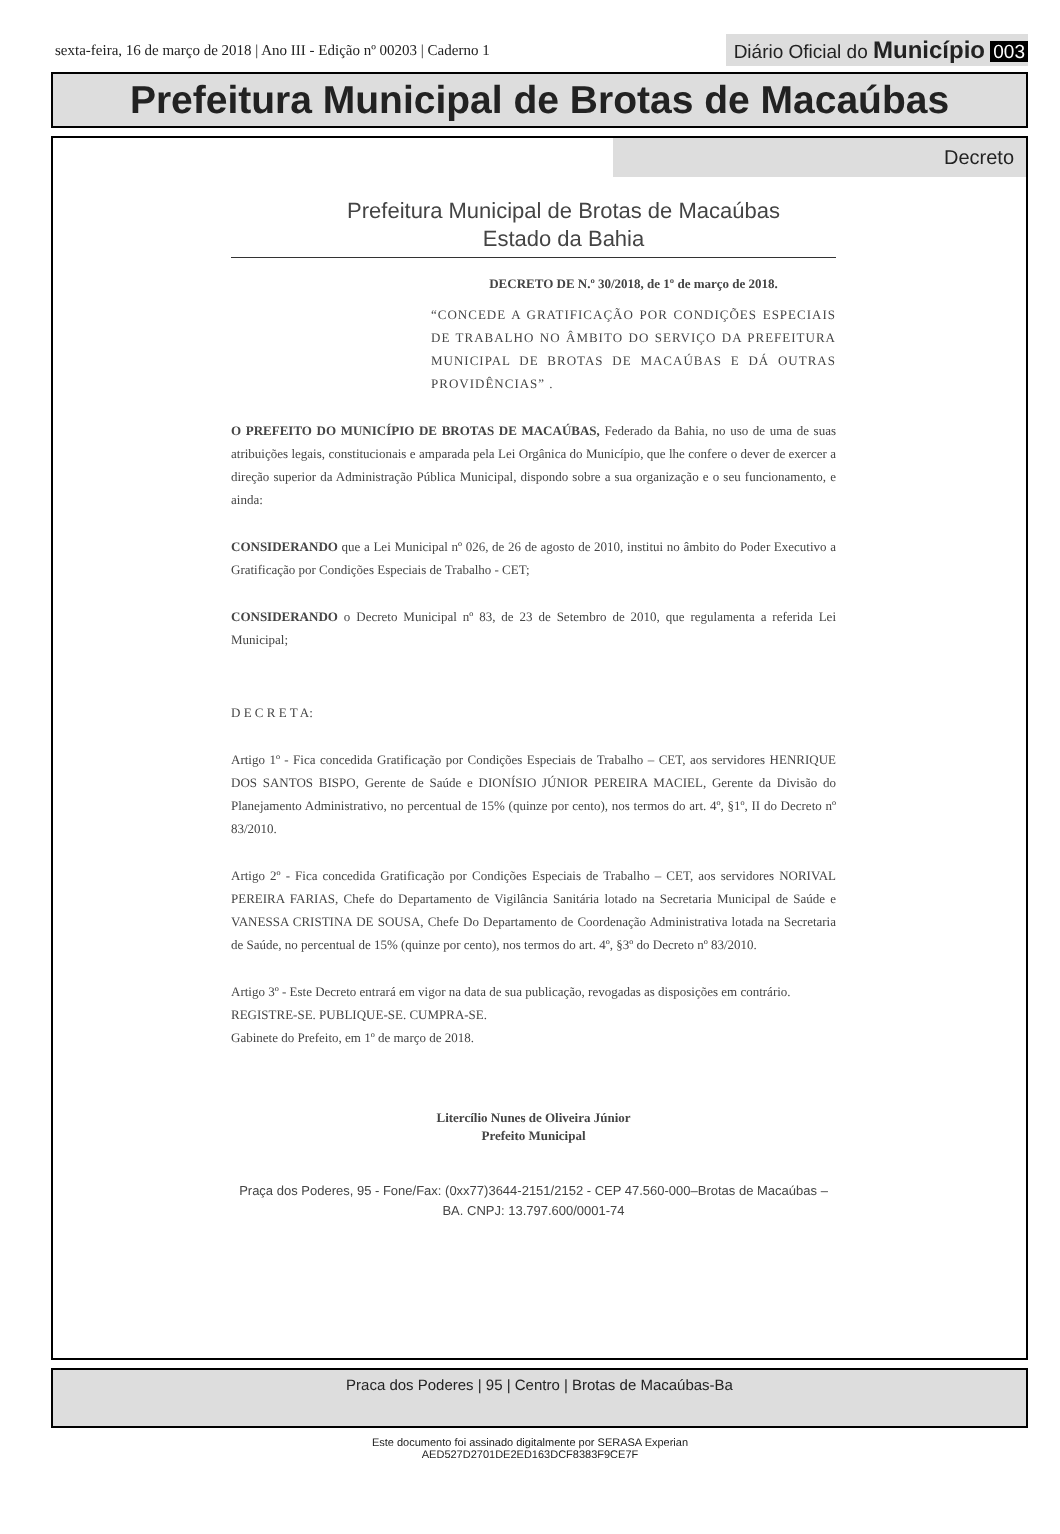sexta-feira, 16 de março de 2018 | Ano III - Edição nº 00203 | Caderno 1
Diário Oficial do Município 003
Prefeitura Municipal de Brotas de Macaúbas
Decreto
Prefeitura Municipal de Brotas de Macaúbas
Estado da Bahia
DECRETO DE N.º 30/2018, de 1º de março de 2018.
“CONCEDE A GRATIFICAÇÃO POR CONDIÇÕES ESPECIAIS DE TRABALHO NO ÂMBITO DO SERVIÇO DA PREFEITURA MUNICIPAL DE BROTAS DE MACAÚBAS E DÁ OUTRAS PROVIDÊNCIAS” .
O PREFEITO DO MUNICÍPIO DE BROTAS DE MACAÚBAS, Federado da Bahia, no uso de uma de suas atribuições legais, constitucionais e amparada pela Lei Orgânica do Município, que lhe confere o dever de exercer a direção superior da Administração Pública Municipal, dispondo sobre a sua organização e o seu funcionamento, e ainda:
CONSIDERANDO que a Lei Municipal nº 026, de 26 de agosto de 2010, institui no âmbito do Poder Executivo a Gratificação por Condições Especiais de Trabalho - CET;
CONSIDERANDO o Decreto Municipal nº 83, de 23 de Setembro de 2010, que regulamenta a referida Lei Municipal;
D E C R E T A:
Artigo 1º - Fica concedida Gratificação por Condições Especiais de Trabalho – CET, aos servidores HENRIQUE DOS SANTOS BISPO, Gerente de Saúde e DIONÍSIO JÚNIOR PEREIRA MACIEL, Gerente da Divisão do Planejamento Administrativo, no percentual de 15% (quinze por cento), nos termos do art. 4º, §1º, II do Decreto nº 83/2010.
Artigo 2º - Fica concedida Gratificação por Condições Especiais de Trabalho – CET, aos servidores NORIVAL PEREIRA FARIAS, Chefe do Departamento de Vigilância Sanitária lotado na Secretaria Municipal de Saúde e VANESSA CRISTINA DE SOUSA, Chefe Do Departamento de Coordenação Administrativa lotada na Secretaria de Saúde, no percentual de 15% (quinze por cento), nos termos do art. 4º, §3º do Decreto nº 83/2010.
Artigo 3º - Este Decreto entrará em vigor na data de sua publicação, revogadas as disposições em contrário.
REGISTRE-SE. PUBLIQUE-SE. CUMPRA-SE.
Gabinete do Prefeito, em 1º de março de 2018.
Litercílio Nunes de Oliveira Júnior
Prefeito Municipal
Praça dos Poderes, 95 - Fone/Fax: (0xx77)3644-2151/2152 - CEP 47.560-000–Brotas de Macaúbas – BA. CNPJ: 13.797.600/0001-74
Praca dos Poderes | 95 | Centro | Brotas de Macaúbas-Ba
Este documento foi assinado digitalmente por SERASA Experian
AED527D2701DE2ED163DCF8383F9CE7F